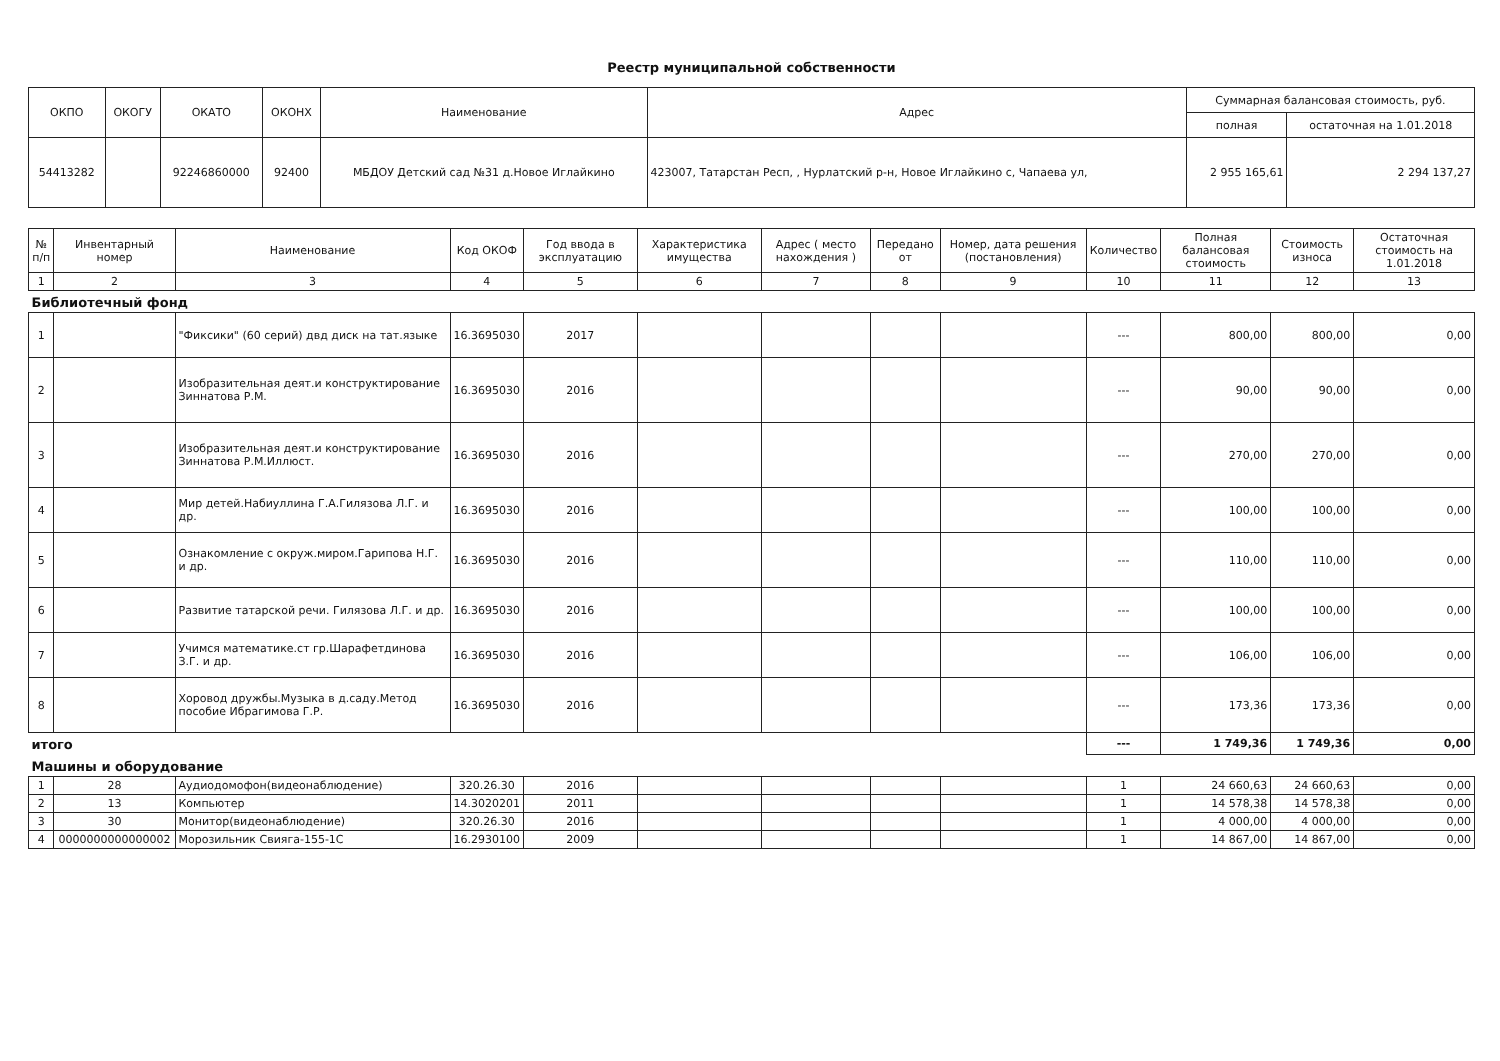Реестр муниципальной собственности
| ОКПО | ОКОГУ | ОКАТО | ОКОНХ | Наименование | Адрес | Суммарная балансовая стоимость, руб. | |
| --- | --- | --- | --- | --- | --- | --- | --- |
| | | | | | | полная | остаточная на 1.01.2018 |
| 54413282 | | 92246860000 | 92400 | МБДОУ Детский сад №31 д.Новое Иглайкино | 423007, Татарстан Респ, , Нурлатский р-н, Новое Иглайкино с, Чапаева ул, | 2 955 165,61 | 2 294 137,27 |
| № п/п | Инвентарный номер | Наименование | Код ОКОФ | Год ввода в эксплуатацию | Характеристика имущества | Адрес ( место нахождения ) | Передано от | Номер, дата решения (постановления) | Количество | Полная балансовая стоимость | Стоимость износа | Остаточная стоимость на 1.01.2018 |
| --- | --- | --- | --- | --- | --- | --- | --- | --- | --- | --- | --- | --- |
| 1 | 2 | 3 | 4 | 5 | 6 | 7 | 8 | 9 | 10 | 11 | 12 | 13 |
| Библиотечный фонд | | | | | | | | | | | | |
| 1 | | "Фиксики" (60 серий) двд диск на тат.языке | 16.3695030 | 2017 | | | | | --- | 800,00 | 800,00 | 0,00 |
| 2 | | Изобразительная деят.и конструктирование Зиннатова Р.М. | 16.3695030 | 2016 | | | | | --- | 90,00 | 90,00 | 0,00 |
| 3 | | Изобразительная деят.и конструктирование Зиннатова Р.М.Иллюст. | 16.3695030 | 2016 | | | | | --- | 270,00 | 270,00 | 0,00 |
| 4 | | Мир детей.Набиуллина Г.А.Гилязова Л.Г. и др. | 16.3695030 | 2016 | | | | | --- | 100,00 | 100,00 | 0,00 |
| 5 | | Ознакомление с окруж.миром.Гарипова Н.Г. и др. | 16.3695030 | 2016 | | | | | --- | 110,00 | 110,00 | 0,00 |
| 6 | | Развитие татарской речи. Гилязова Л.Г. и др. | 16.3695030 | 2016 | | | | | --- | 100,00 | 100,00 | 0,00 |
| 7 | | Учимся математике.ст гр.Шарафетдинова З.Г. и др. | 16.3695030 | 2016 | | | | | --- | 106,00 | 106,00 | 0,00 |
| 8 | | Хоровод дружбы.Музыка в д.саду.Метод пособие Ибрагимова Г.Р. | 16.3695030 | 2016 | | | | | --- | 173,36 | 173,36 | 0,00 |
| итого | | | | | | | | | --- | 1 749,36 | 1 749,36 | 0,00 |
| Машины и оборудование | | | | | | | | | | | | |
| 1 | 28 | Аудиодомофон(видеонаблюдение) | 320.26.30 | 2016 | | | | | 1 | 24 660,63 | 24 660,63 | 0,00 |
| 2 | 13 | Компьютер | 14.3020201 | 2011 | | | | | 1 | 14 578,38 | 14 578,38 | 0,00 |
| 3 | 30 | Монитор(видеонаблюдение) | 320.26.30 | 2016 | | | | | 1 | 4 000,00 | 4 000,00 | 0,00 |
| 4 | 0000000000000002 | Морозильник Свияга-155-1С | 16.2930100 | 2009 | | | | | 1 | 14 867,00 | 14 867,00 | 0,00 |